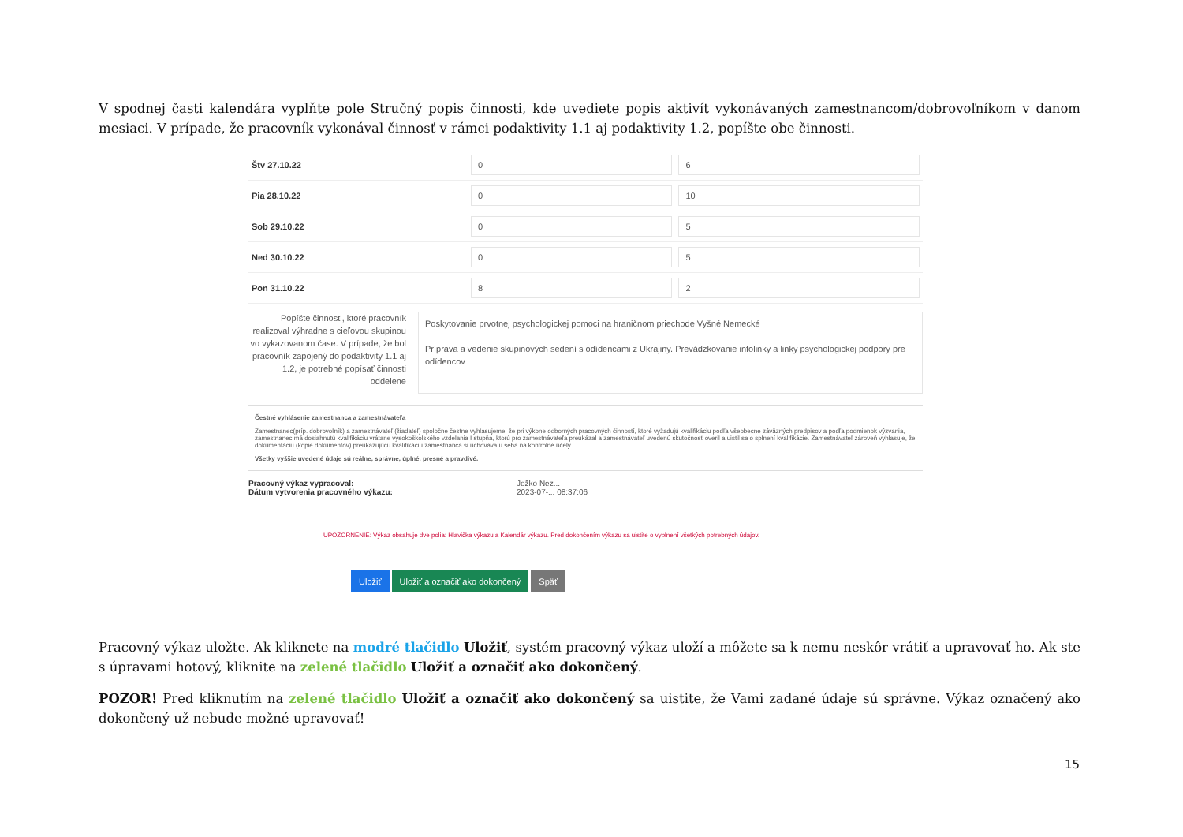V spodnej časti kalendára vyplňte pole Stručný popis činnosti, kde uvediete popis aktivít vykonávaných zamestnancom/dobrovoľníkom v danom mesiaci. V prípade, že pracovník vykonával činnosť v rámci podaktivity 1.1 aj podaktivity 1.2, popíšte obe činnosti.
| Štv 27.10.22 | 0 | 6 |
| Pia 28.10.22 | 0 | 10 |
| Sob 29.10.22 | 0 | 5 |
| Ned 30.10.22 | 0 | 5 |
| Pon 31.10.22 | 8 | 2 |
Popíšte činnosti, ktoré pracovník realizoval výhradne s cieľovou skupinou vo vykazovanom čase. V prípade, že bol pracovník zapojený do podaktivity 1.1 aj 1.2, je potrebné popísať činnosti oddelene
Poskytovanie prvotnej psychologickej pomoci na hraničnom priechode Vyšné Nemecké
Príprava a vedenie skupinových sedení s odídencami z Ukrajiny. Prevádzkovanie infolinky a linky psychologickej podpory pre odídencov
Čestné vyhlásenie zamestnanca a zamestnávateľa
Zamestnanec(príp. dobrovoľník) a zamestnávateľ (žiadateľ) spoločne čestne vyhlasujeme, že pri výkone odborných pracovných činností, ktoré vyžadujú kvalifikáciu podľa všeobecne záväzných predpisov a podľa podmienok výzvania, zamestnanec má dosiahnutú kvalifikáciu vrátane vysokoškolského vzdelania I stupňa, ktorú pro zamestnávateľa preukázal a zamestnávateľ uvedenú skutočnosť overil a uistil sa o splnení kvalifikácie. Zamestnávateľ zároveň vyhlasuje, že dokumentáciu (kópie dokumentov) preukazujúcu kvalifikáciu zamestnanca si uchováva u seba na kontrolné účely.
Všetky vyššie uvedené údaje sú reálne, správne, úplné, presné a pravdivé.
Pracovný výkaz vypracoval:
Dátum vytvorenia pracovného výkazu:
Jožko Nez...
2023-07-... 08:37:06
UPOZORNENIE: Výkaz obsahuje dve polia: Hlavička výkazu a Kalendár výkazu. Pred dokončením výkazu sa uistite o vyplnení všetkých potrebných údajov.
Uložiť Uložiť a označiť ako dokončený Späť
Pracovný výkaz uložte. Ak kliknete na modré tlačidlo Uložiť, systém pracovný výkaz uloží a môžete sa k nemu neskôr vrátiť a upravovať ho. Ak ste s úpravami hotový, kliknite na zelené tlačidlo Uložiť a označiť ako dokončený.
POZOR! Pred kliknutím na zelené tlačidlo Uložiť a označiť ako dokončený sa uistite, že Vami zadané údaje sú správne. Výkaz označený ako dokončený už nebude možné upravovať!
15